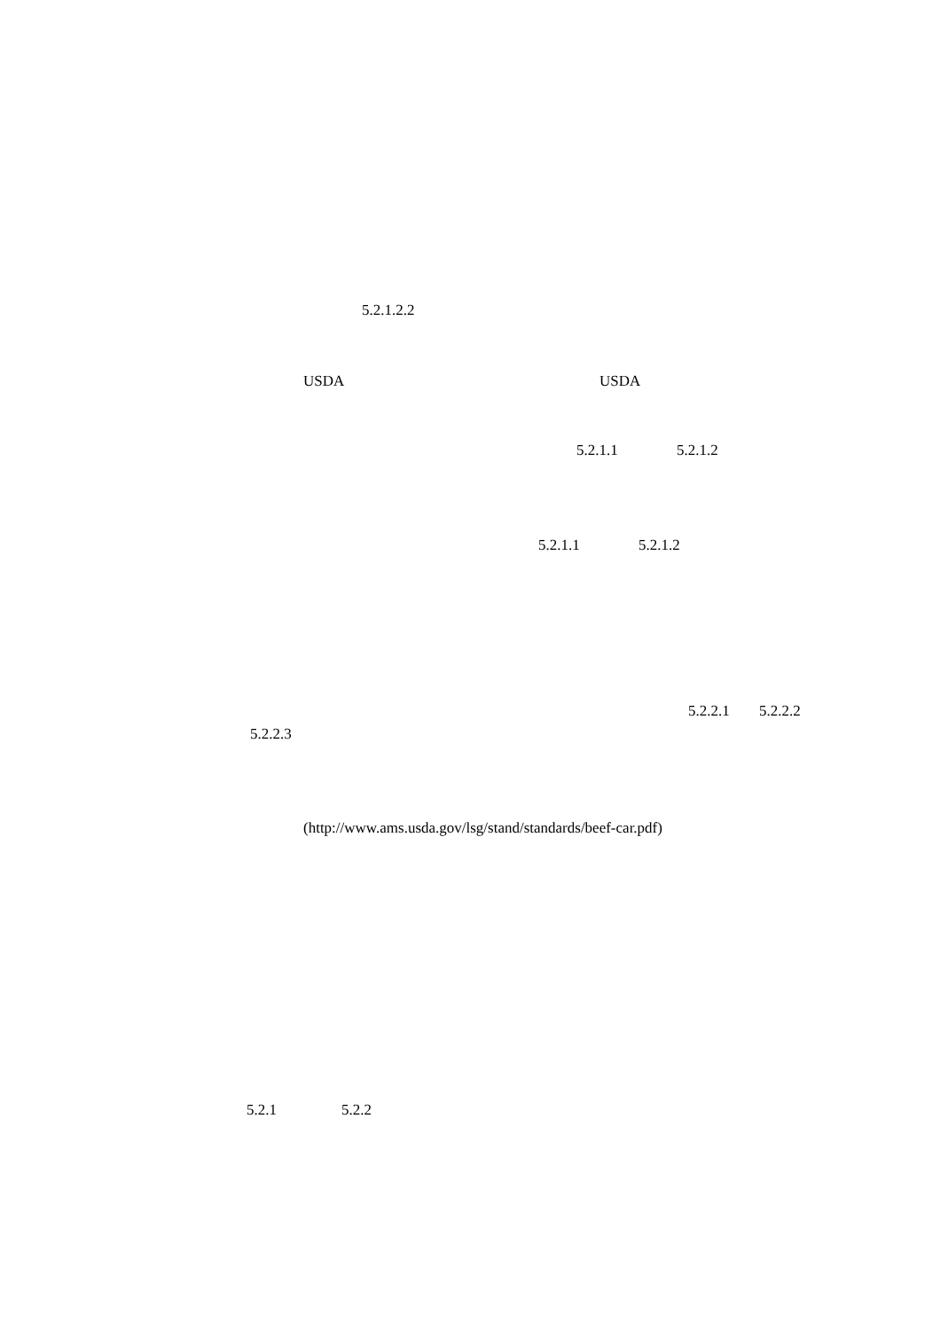5.2.1.2.2
USDA USDA
5.2.1.1 5.2.1.2
5.2.1.1 5.2.1.2
5.2.2.1 5.2.2.2
5.2.2.3
(http://www.ams.usda.gov/lsg/stand/standards/beef-car.pdf)
5.2.1 5.2.2